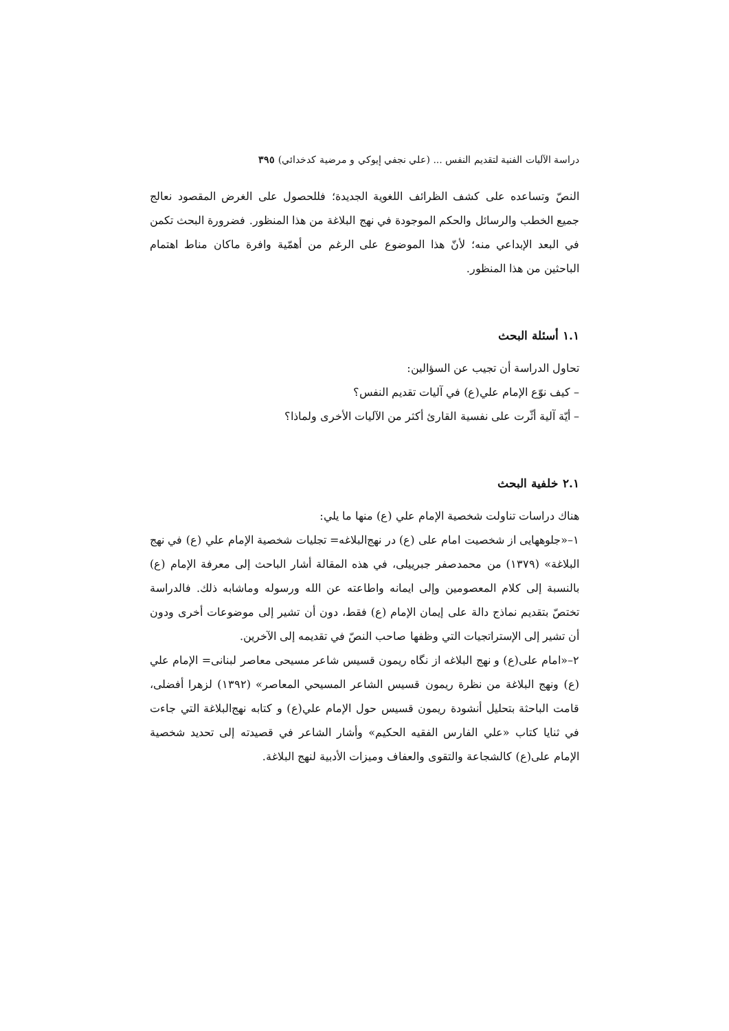دراسة الآليات الفنية لتقديم النفس ... (علي نجفي إيوكي و مرضية كدخدائي) ٣٩٥
النصّ وتساعده على كشف الظرائف اللغوية الجديدة؛ فللحصول على الغرض المقصود نعالج جميع الخطب والرسائل والحكم الموجودة في نهج البلاغة من هذا المنظور. فضرورة البحث تكمن في البعد الإبداعي منه؛ لأنّ هذا الموضوع على الرغم من أهمّية وافرة ماكان مناط اهتمام الباحثين من هذا المنظور.
١.١ أسئلة البحث
تحاول الدراسة أن تجيب عن السؤالين:
– كيف نوّع الإمام علي(ع) في آليات تقديم النفس؟
– أيّة آلية أثّرت على نفسية القارئ أكثر من الآليات الأخرى ولماذا؟
٢.١ خلفية البحث
هناك دراسات تناولت شخصية الإمام علي (ع) منها ما يلي:
١–«جلوههايى از شخصيت امام على (ع) در نهج‌البلاغه= تجليات شخصية الإمام علي (ع) في نهج البلاغة» (١٣٧٩) من محمدصفر جبرييلى، في هذه المقالة أشار الباحث إلى معرفة الإمام (ع) بالنسبة إلى كلام المعصومين وإلى ايمانه واطاعته عن الله ورسوله وماشابه ذلك. فالدراسة تختصّ بتقديم نماذج دالة على إيمان الإمام (ع) فقط، دون أن تشير إلى موضوعات أخرى ودون أن تشير إلى الإستراتجيات التي وظفها صاحب النصّ في تقديمه إلى الآخرين.
٢–«امام على(ع) و نهج البلاغه از نگاه ريمون قسيس شاعر مسيحى معاصر لبنانى= الإمام علي (ع) ونهج البلاغة من نظرة ريمون قسيس الشاعر المسيحي المعاصر» (١٣٩٢) لزهرا أفضلى، قامت الباحثة بتحليل أنشودة ريمون قسيس حول الإمام علي(ع) و كتابه نهج‌البلاغة التي جاءت في ثنايا كتاب «علي الفارس الفقيه الحكيم» وأشار الشاعر في قصيدته إلى تحديد شخصية الإمام على(ع) كالشجاعة والتقوى والعفاف وميزات الأدبية لنهج البلاغة.